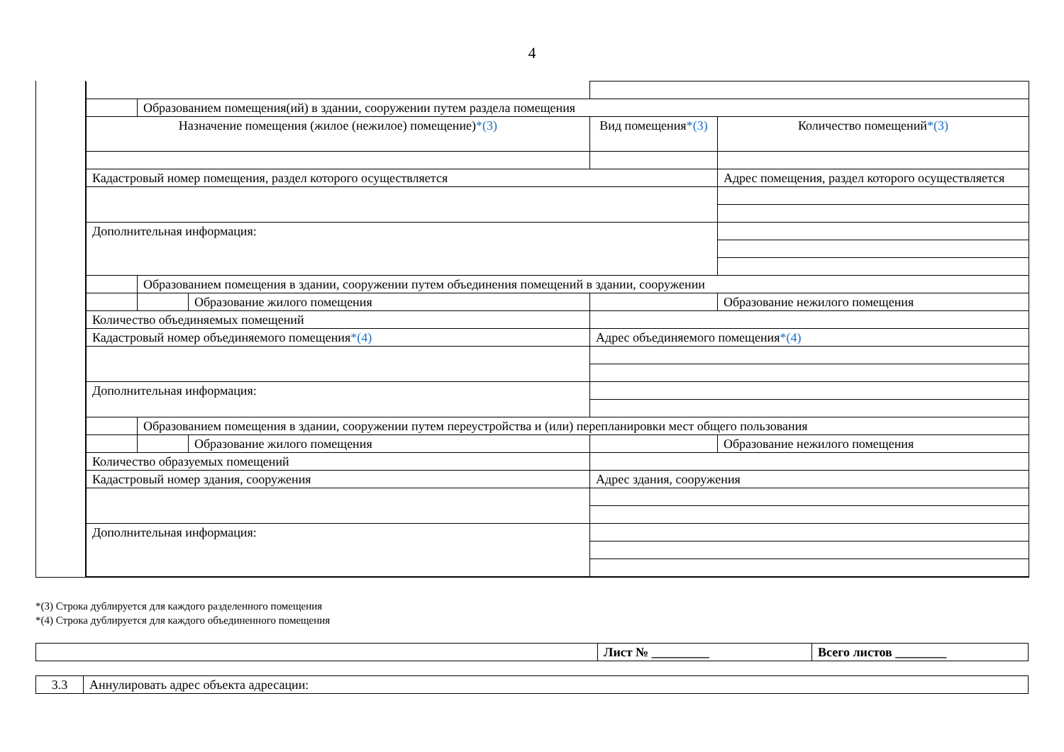4
| | Образованием помещения(ий) в здании, сооружении путем раздела помещения | | | | | | |
| Назначение помещения (жилое (нежилое) помещение) *(3) | | | Вид помещения *(3) | | | | Количество помещений *(3) |
| Кадастровый номер помещения, раздел которого осуществляется | | | | | | Адрес помещения, раздел которого осуществляется | |
| Дополнительная информация: | | | | | | | |
| | Образованием помещения в здании, сооружении путем объединения помещений в здании, сооружении | | | | | | |
| | | Образование жилого помещения | | | | Образование нежилого помещения | |
| Количество объединяемых помещений | | | | | | | |
| Кадастровый номер объединяемого помещения *(4) | | | | Адрес объединяемого помещения *(4) | | | |
| Дополнительная информация: | | | | | | | |
| | Образованием помещения в здании, сооружении путем переустройства и (или) перепланировки мест общего пользования | | | | | | |
| | | Образование жилого помещения | | | | Образование нежилого помещения | |
| Количество образуемых помещений | | | | | | | |
| Кадастровый номер здания, сооружения | | | | Адрес здания, сооружения | | | |
| Дополнительная информация: | | | | | | | |
*(3) Строка дублируется для каждого разделенного помещения
*(4) Строка дублируется для каждого объединенного помещения
| | Лист № _________ | Всего листов ________ |
| 3.3 | Аннулировать адрес объекта адресации: |